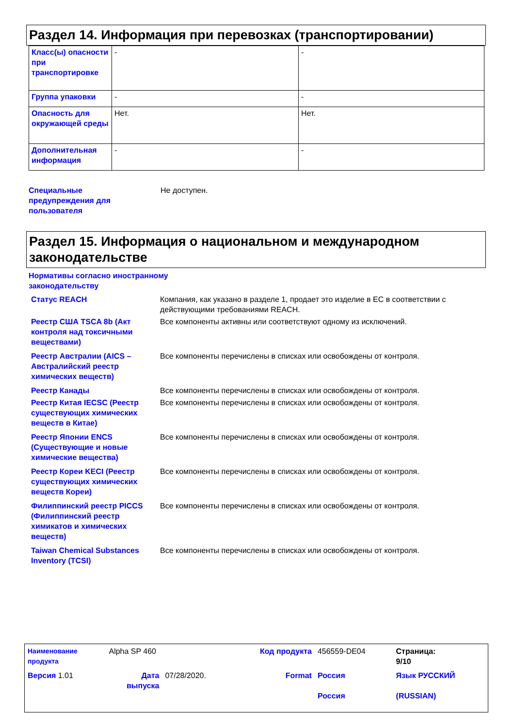Раздел 14. Информация при перевозках (транспортировании)
| Класс(ы) опасности при транспортировке | - | - |
| Группа упаковки | - | - |
| Опасность для окружающей среды | Нет. | Нет. |
| Дополнительная информация | - | - |
| Специальные предупреждения для пользователя | Не доступен. |
Раздел 15. Информация о национальном и международном законодательстве
Нормативы согласно иностранному
законодательству
| Статус REACH | Компания, как указано в разделе 1, продает это изделие в ЕС в соответствии с действующими требованиями REACH. |
| Реестр США TSCA 8b (Акт контроля над токсичными веществами) | Все компоненты активны или соответствуют одному из исключений. |
| Реестр Австралии (AICS – Австралийский реестр химических веществ) | Все компоненты перечислены в списках или освобождены от контроля. |
| Реестр Канады | Все компоненты перечислены в списках или освобождены от контроля. |
| Реестр Китая IECSC (Реестр существующих химических веществ в Китае) | Все компоненты перечислены в списках или освобождены от контроля. |
| Реестр Японии ENCS (Существующие и новые химические вещества) | Все компоненты перечислены в списках или освобождены от контроля. |
| Реестр Кореи KECI (Реестр существующих химических веществ Кореи) | Все компоненты перечислены в списках или освобождены от контроля. |
| Филиппинский реестр PICCS (Филиппинский реестр химикатов и химических веществ) | Все компоненты перечислены в списках или освобождены от контроля. |
| Taiwan Chemical Substances Inventory (TCSI) | Все компоненты перечислены в списках или освобождены от контроля. |
| Наименование продукта | Alpha SP 460 | | Код продукта | 456559-DE04 | Страница: 9/10 |
| Версия 1.01 | Дата выпуска | 07/28/2020. | Format | Россия Россия | Язык РУССКИЙ (RUSSIAN) |